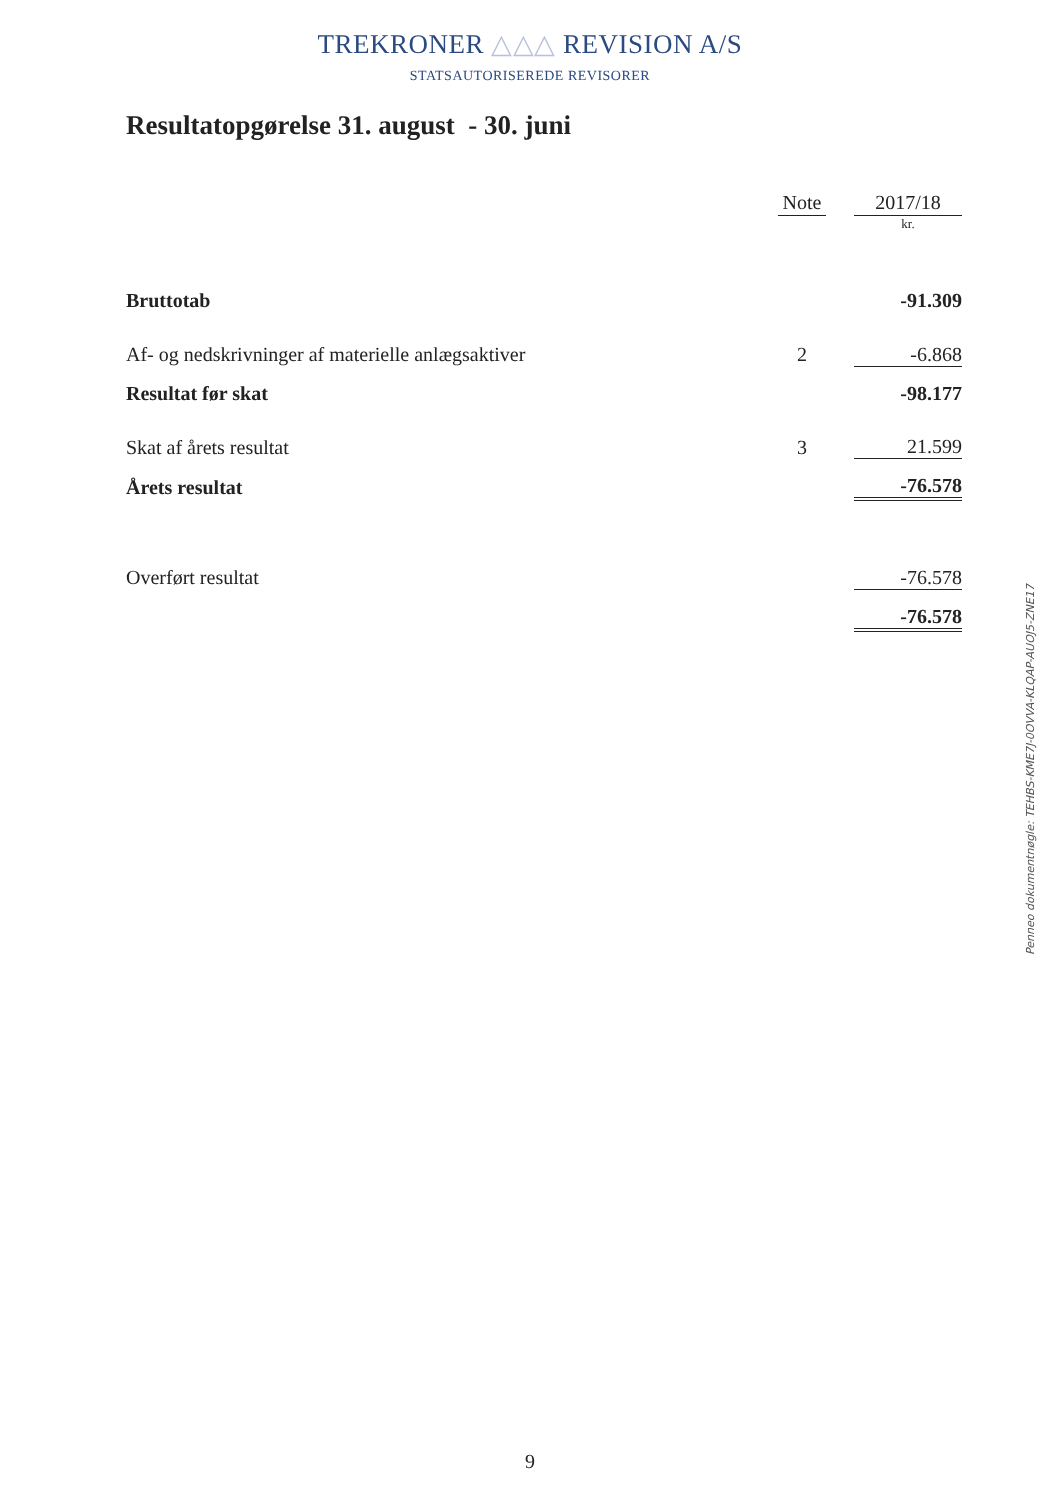TREKRONER △△△ REVISION A/S
STATSAUTORISEREDE REVISORER
Resultatopgørelse 31. august - 30. juni
| | Note | | 2017/18 |
| --- | --- | --- | --- |
| | | | kr. |
| Bruttotab | | | -91.309 |
| Af- og nedskrivninger af materielle anlægsaktiver | 2 | | -6.868 |
| Resultat før skat | | | -98.177 |
| Skat af årets resultat | 3 | | 21.599 |
| Årets resultat | | | -76.578 |
| Overført resultat | | | -76.578 |
| | | | -76.578 |
Penneo dokumentnøgle: TEHBS-KME7J-0OVVA-KLQAP-AUOJ5-ZNE17
9